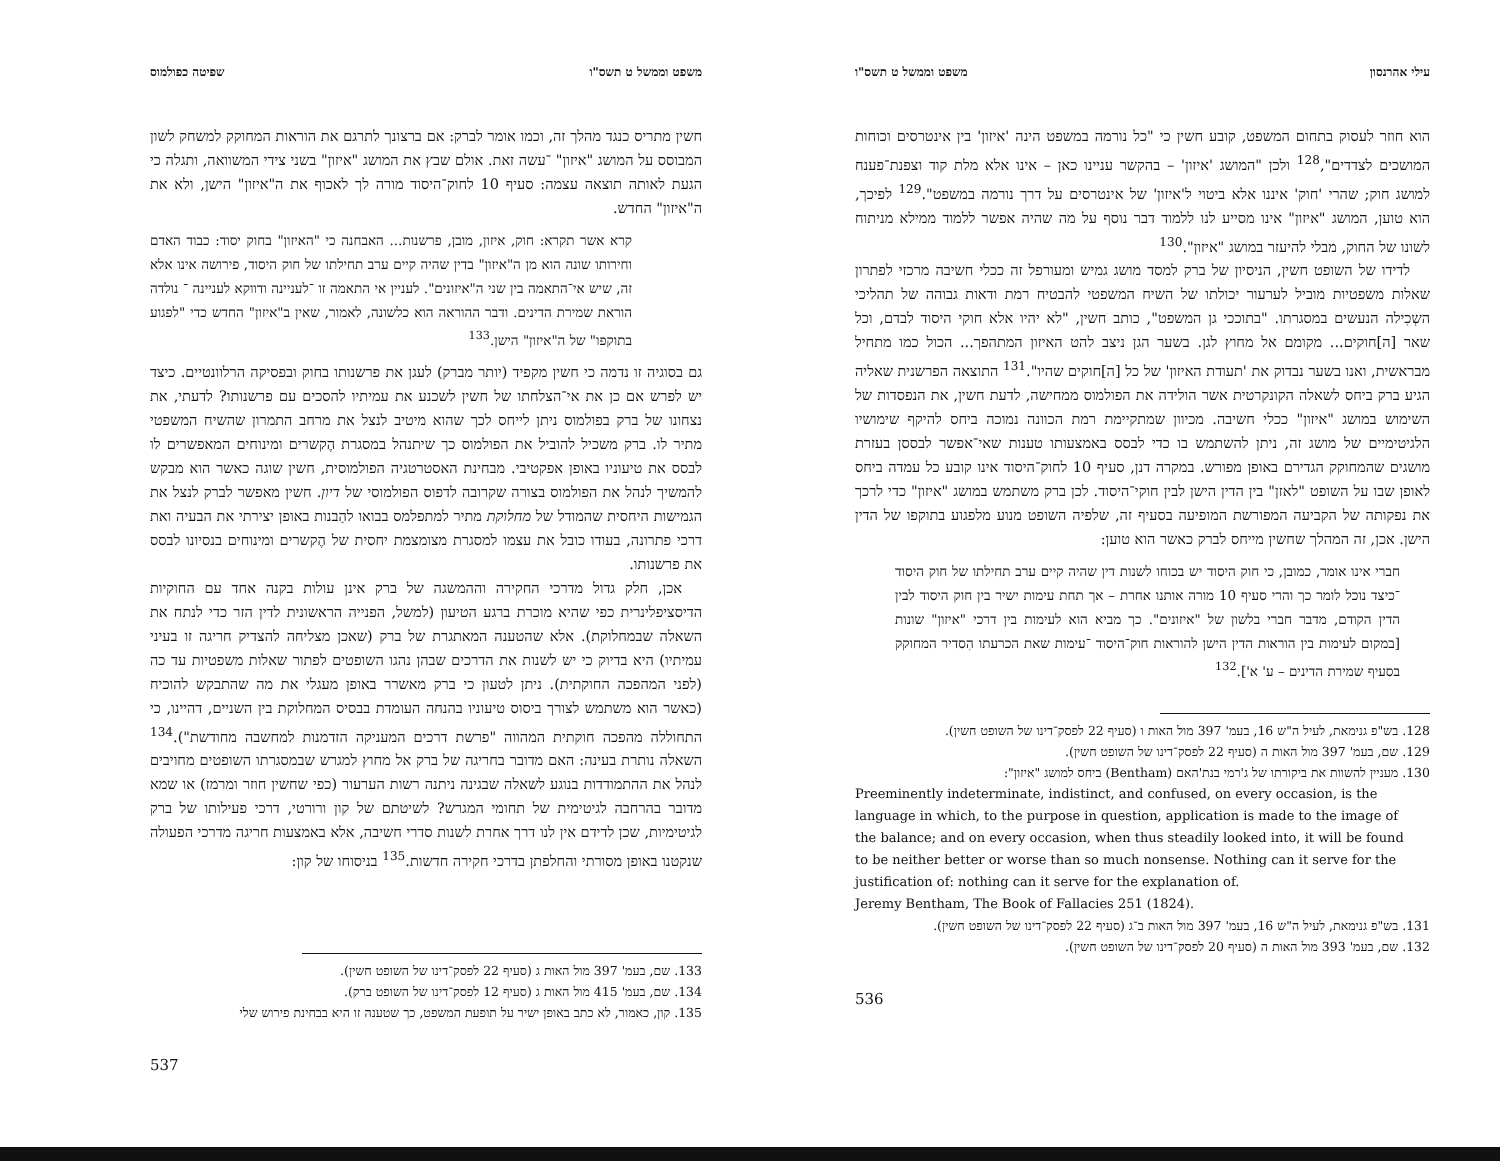משפט וממשל ט תשס"ו שפיטה כפולמוס
חשין מתריס כנגד מהלך זה, וכמו אומר לברק: אם ברצונך לתרגם את הוראות המחוקק למשחק לשון המבוסס על המושג "איזון" ־עשה זאת. אולם שבץ את המושג "איזון" בשני צידי המשוואה, ותגלה כי הגעת לאותה תוצאה עצמה: סעיף 10 לחוק־היסוד מורה לך לאכוף את ה"איזון" הישן, ולא את ה"איזון" החדש.
קרא אשר תקרא: חוק, איזון, מובן, פרשנות... האבחנה כי "האיזון" בחוק יסוד: כבוד האדם וחירותו שונה הוא מן ה"איזון" בדין שהיה קיים ערב תחילתו של חוק היסוד, פירושה אינו אלא זה, שיש אי־התאמה בין שני ה"איזונים". לעניין אי התאמה זו ־לעניינה ודווקא לעניינה ־ נולדה הוראת שמירת הדינים. ודבר ההוראה הוא כלשונה, לאמור, שאין ב"איזון" החדש כדי "לפגוע בתוקפו" של ה"איזון" הישן.<sup>133</sup>
גם בסוגיה זו נדמה כי חשין מקפיד (יותר מברק) לעגן את פרשנותו בחוק ובפסיקה הרלוונטיים. כיצד יש לפרש אם כן את אי־הצלחתו של חשין לשכנע את עמיתיו להסכים עם פרשנותו? לדעתי, את נצחונו של ברק בפולמוס ניתן לייחס לכך שהוא מיטיב לנצל את מרחב התמרון שהשיח המשפטי מתיר לו. ברק משכיל להוביל את הפולמוס כך שיתנהל במסגרת הֶקשרים ומינוחים המאפשרים לו לבסס את טיעוניו באופן אפקטיבי. מבחינת האסטרטגיה הפולמוסית, חשין שוגה כאשר הוא מבקש להמשיך לנהל את הפולמוס בצורה שקרובה לדפוס הפולמוסי של דיון. חשין מאפשר לברק לנצל את הגמישות היחסית שהמודל של מחלוקת מתיר למתפלמס בבואו להַבנות באופן יצירתי את הבעיה ואת דרכי פתרונה, בעודו כובל את עצמו למסגרת מצומצמת יחסית של הֶקשרים ומינוחים בנסיונו לבסס את פרשנותו.
אכן, חלק גדול מדרכי החקירה וההמשגה של ברק אינן עולות בקנה אחד עם החוקיות הדיסציפלינרית כפי שהיא מוכרת ברגע הטיעון (למשל, הפנייה הראשונית לדין הזר כדי לנתח את השאלה שבמחלוקת). אלא שהטענה המאתגרת של ברק (שאכן מצליחה להצדיק חריגה זו בעיני עמיתיו) היא בדיוק כי יש לשנות את הדרכים שבהן נהגו השופטים לפתור שאלות משפטיות עד כה (לפני המהפכה החוקתית). ניתן לטעון כי ברק מאשרר באופן מעגלי את מה שהתבקש להוכיח (כאשר הוא משתמש לצורך ביסוס טיעוניו בהנחה העומדת בבסיס המחלוקת בין השניים, דהיינו, כי התחוללה מהפכה חוקתית המהווה "פרשת דרכים המעניקה הזדמנות למחשבה מחודשת").<sup>134</sup> השאלה נותרת בעינה: האם מדובר בחריגה של ברק אל מחוץ למגרש שבמסגרתו השופטים מחויבים לנהל את ההתמודדות בנוגע לשאלה שבגינה ניתנה רשות הערעור (כפי שחשין חוזר ומרמז) או שמא מדובר בהרחבה לגיטימית של תחומי המגרש? לשיטתם של קון ורורטי, דרכי פעילותו של ברק לגיטימיות, שכן לדידם אין לנו דרך אחרת לשנות סדרי חשיבה, אלא באמצעות חריגה מדרכי הפעולה שנקטנו באופן מסורתי והחלפתן בדרכי חקירה חדשות.<sup>135</sup> בניסוחו של קון:
133. שם, בעמ' 397 מול האות ג (סעיף 22 לפסק־דינו של השופט חשין).
134. שם, בעמ' 415 מול האות ג (סעיף 12 לפסק־דינו של השופט ברק).
135. קון, כאמור, לא כתב באופן ישיר על תופעת המשפט, כך שטענה זו היא בבחינת פירוש שלי
537
עילי אהרנסון משפט וממשל ט תשס"ו
הוא חוזר לעסוק בתחום המשפט, קובע חשין כי "כל נורמה במשפט הינה 'איזון' בין אינטרסים וכוחות המושכים לצדדים",<sup>128</sup> ולכן "המושג 'איזון' – בהקשר עניינו כאן – אינו אלא מלת קוד וצפנת־פענח למושג חוק; שהרי 'חוק' איננו אלא ביטוי ל'איזון' של אינטרסים על דרך נורמה במשפט".<sup>129</sup> לפיכך, הוא טוען, המושג "איזון" אינו מסייע לנו ללמוד דבר נוסף על מה שהיה אפשר ללמוד ממילא מניתוח לשונו של החוק, מבלי להיעזר במושג "איזון".<sup>130</sup>
לדידו של השופט חשין, הניסיון של ברק למסד מושג גמיש ומעורפל זה ככלי חשיבה מרכזי לפתרון שאלות משפטיות מוביל לערעור יכולתו של השיח המשפטי להבטיח רמת ודאות גבוהה של תהליכי השְכִילה הנעשים במסגרתו. "בתוככי גן המשפט", כותב חשין, "לא יהיו אלא חוקי היסוד לבדם, וכל שאר [ה]חוקים... מקומם אל מחוץ לגן. בשער הגן ניצב להט האיזון המתהפך... הכול כמו מתחיל מבראשית, ואנו בשער נבדוק את 'תעודת האיזון' של כל [ה]חוקים שהיו".<sup>131</sup> התוצאה הפרשנית שאליה הגיע ברק ביחס לשאלה הקונקרטית אשר הולידה את הפולמוס ממחישה, לדעת חשין, את הנפסדות של השימוש במושג "איזון" ככלי חשיבה. מכיוון שמתקיימת רמת הכוונה נמוכה ביחס להיקף שימושיו הלגיטימיים של מושג זה, ניתן להשתמש בו כדי לבסס באמצעותו טענות שאי־אפשר לבססן בעזרת מושגים שהמחוקק הגדירם באופן מפורש. במקרה דנן, סעיף 10 לחוק־היסוד אינו קובע כל עמדה ביחס לאופן שבו על השופט "לאזן" בין הדין הישן לבין חוקי־היסוד. לכן ברק משתמש במושג "איזון" כדי לרכך את נפקותה של הקביעה המפורשת המופיעה בסעיף זה, שלפיה השופט מנוע מלפגוע בתוקפו של הדין הישן. אכן, זה המהלך שחשין מייחס לברק כאשר הוא טוען:
חברי אינו אומר, כמובן, כי חוק היסוד יש בכוחו לשנות דין שהיה קיים ערב תחילתו של חוק היסוד ־כיצד נוכל לומר כך והרי סעיף 10 מורה אותנו אחרת – אך תחת עימות ישיר בין חוק היסוד לבין הדין הקודם, מדבר חברי בלשון של "איזונים". כך מביא הוא לעימות בין דרכי "איזון" שונות [במקום לעימות בין הוראות הדין הישן להוראות חוק־היסוד ־עימות שאת הכרעתו הִסדיר המחוקק בסעיף שמירת הדינים – ע' א'].<sup>132</sup>
128. בש"פ גנימאת, לעיל ה"ש 16, בעמ' 397 מול האות ו (סעיף 22 לפסק־דינו של השופט חשין).
129. שם, בעמ' 397 מול האות ה (סעיף 22 לפסק־דינו של השופט חשין).
130. מעניין להשוות את ביקורתו של ג'רמי בנת'האם (Bentham) ביחס למושג "איזון":
Preeminently indeterminate, indistinct, and confused, on every occasion, is the language in which, to the purpose in question, application is made to the image of the balance; and on every occasion, when thus steadily looked into, it will be found to be neither better or worse than so much nonsense. Nothing can it serve for the justification of: nothing can it serve for the explanation of.
Jeremy Bentham, The Book of Fallacies 251 (1824).
131. בש"פ גנימאת, לעיל ה"ש 16, בעמ' 397 מול האות ב־ג (סעיף 22 לפסק־דינו של השופט חשין).
132. שם, בעמ' 393 מול האות ה (סעיף 20 לפסק־דינו של השופט חשין).
536